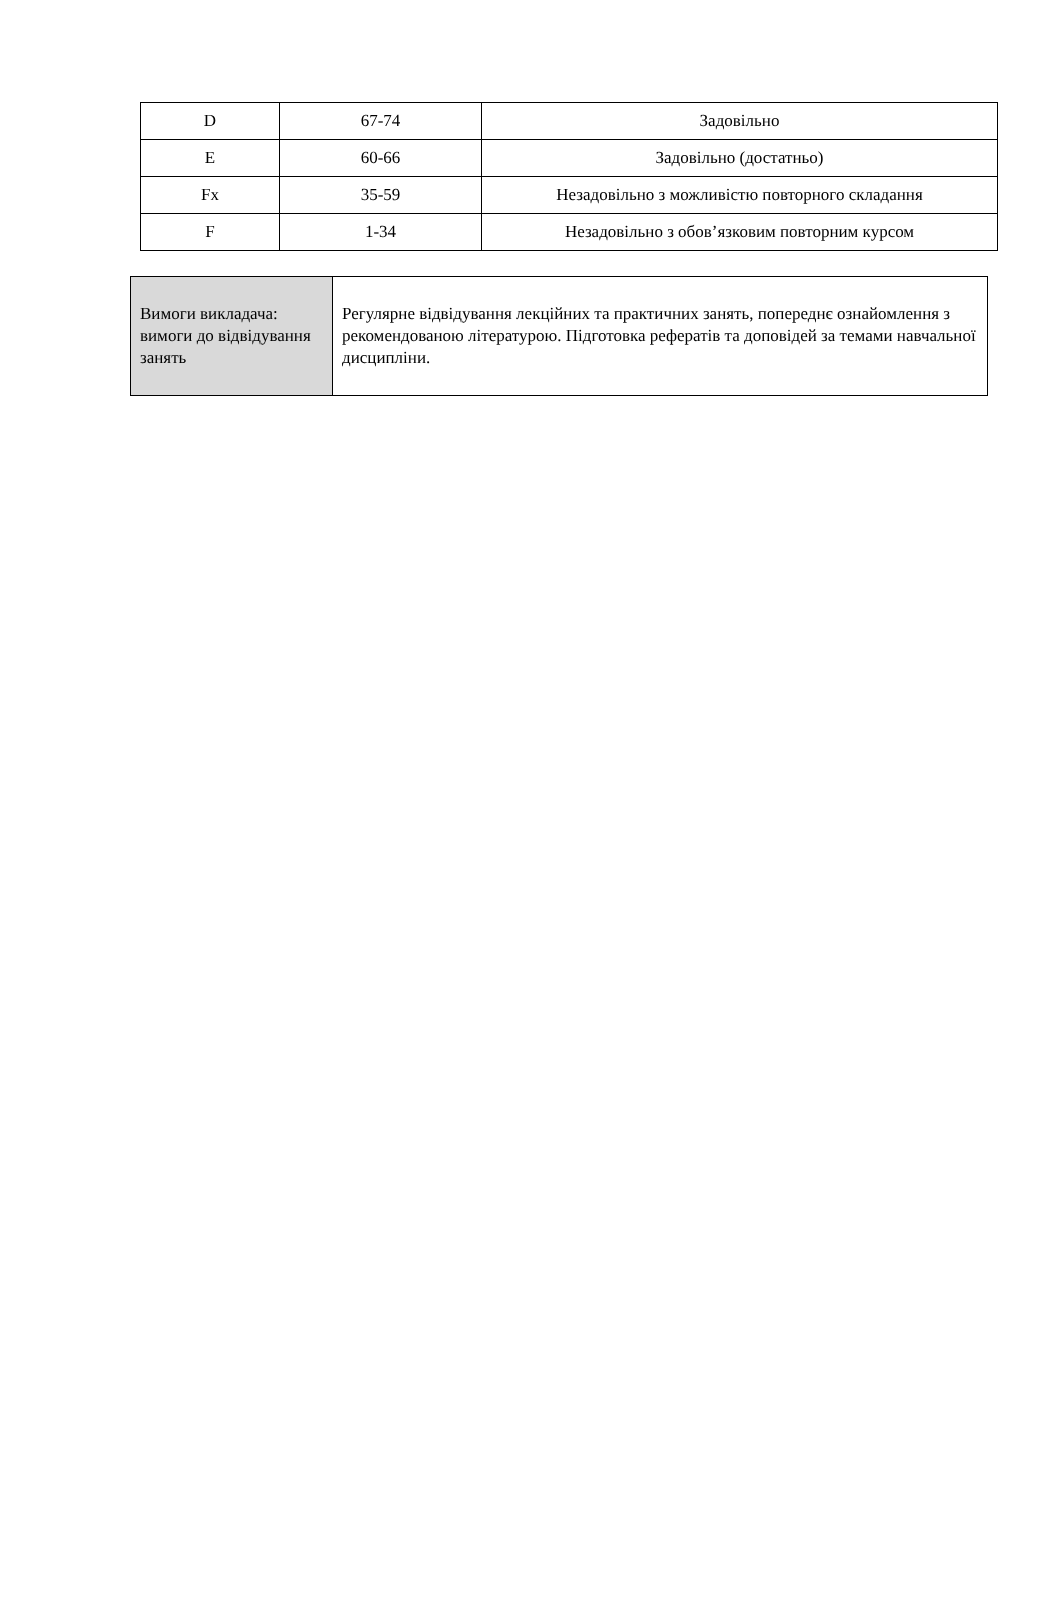| D | 67-74 | Задовільно |
| E | 60-66 | Задовільно (достатньо) |
| Fx | 35-59 | Незадовільно з можливістю повторного складання |
| F | 1-34 | Незадовільно з обов’язковим повторним курсом |
| Вимоги викладача: вимоги до відвідування занять | Регулярне відвідування лекційних та практичних занять, попереднє ознайомлення з рекомендованою літературою. Підготовка рефератів та доповідей за темами навчальної дисципліни. |